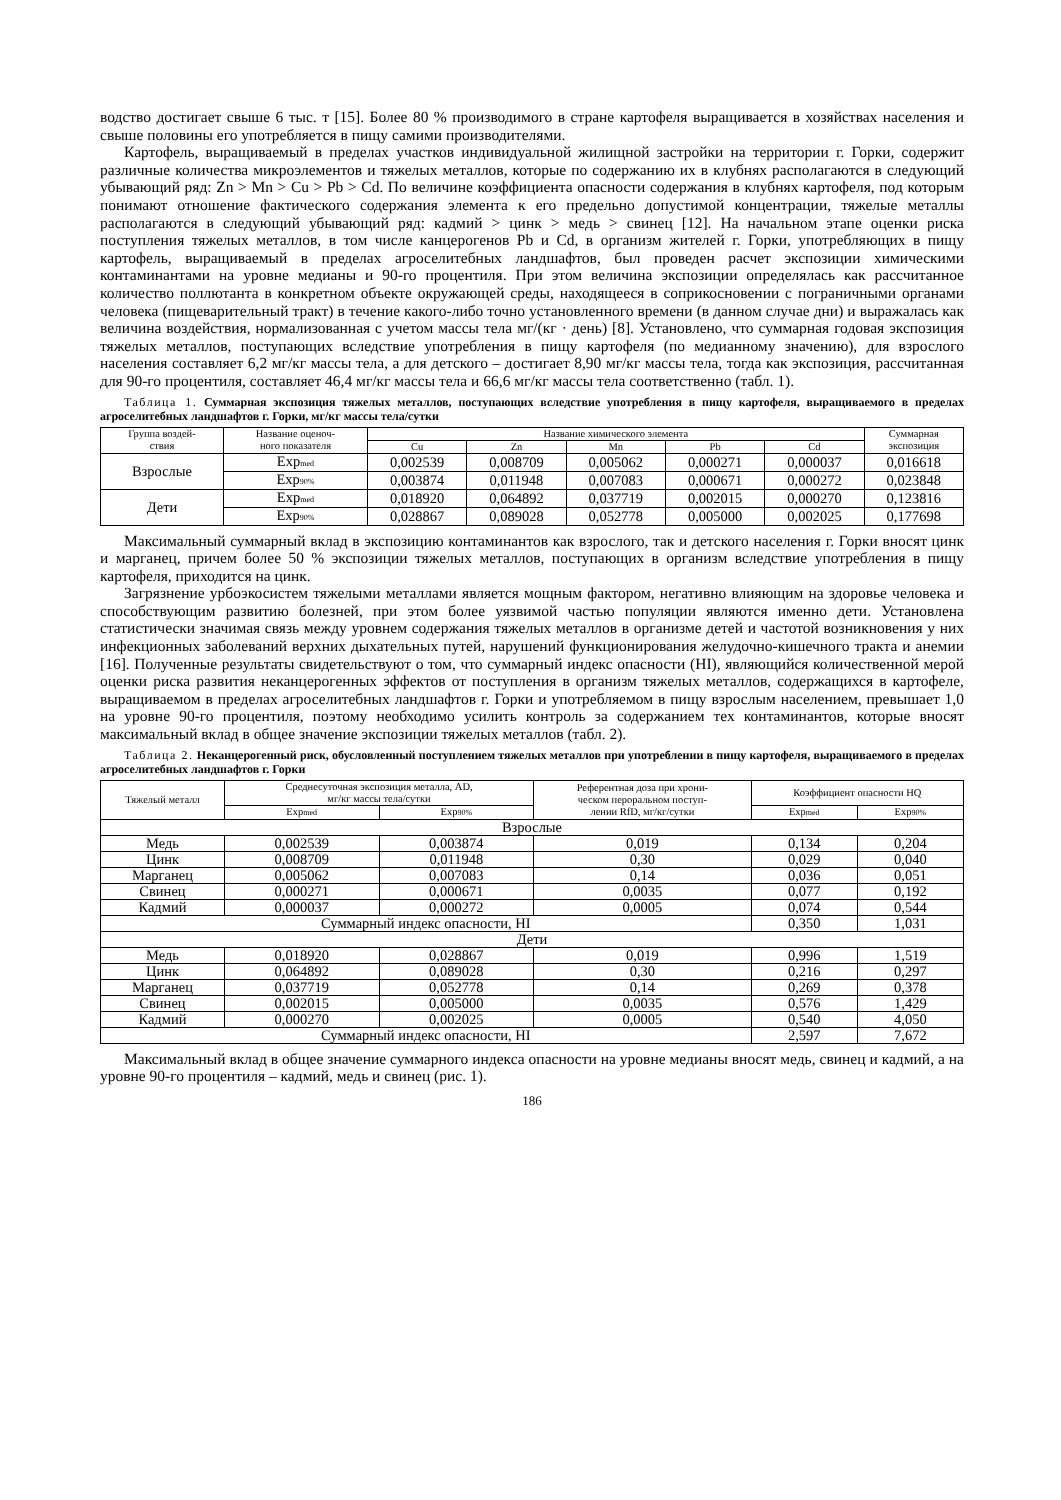водство достигает свыше 6 тыс. т [15]. Более 80 % производимого в стране картофеля выращивается в хозяйствах населения и свыше половины его употребляется в пищу самими производителями.
Картофель, выращиваемый в пределах участков индивидуальной жилищной застройки на территории г. Горки, содержит различные количества микроэлементов и тяжелых металлов, которые по содержанию их в клубнях располагаются в следующий убывающий ряд: Zn > Mn > Cu > Pb > Cd. По величине коэффициента опасности содержания в клубнях картофеля, под которым понимают отношение фактического содержания элемента к его предельно допустимой концентрации, тяжелые металлы располагаются в следующий убывающий ряд: кадмий > цинк > медь > свинец [12]. На начальном этапе оценки риска поступления тяжелых металлов, в том числе канцерогенов Pb и Cd, в организм жителей г. Горки, употребляющих в пищу картофель, выращиваемый в пределах агроселитебных ландшафтов, был проведен расчет экспозиции химическими контаминантами на уровне медианы и 90-го процентиля. При этом величина экспозиции определялась как рассчитанное количество поллютанта в конкретном объекте окружающей среды, находящееся в соприкосновении с пограничными органами человека (пищеварительный тракт) в течение какого-либо точно установленного времени (в данном случае дни) и выражалась как величина воздействия, нормализованная с учетом массы тела мг/(кг · день) [8]. Установлено, что суммарная годовая экспозиция тяжелых металлов, поступающих вследствие употребления в пищу картофеля (по медианному значению), для взрослого населения составляет 6,2 мг/кг массы тела, а для детского – достигает 8,90 мг/кг массы тела, тогда как экспозиция, рассчитанная для 90-го процентиля, составляет 46,4 мг/кг массы тела и 66,6 мг/кг массы тела соответственно (табл. 1).
Таблица 1. Суммарная экспозиция тяжелых металлов, поступающих вследствие употребления в пищу картофеля, выращиваемого в пределах агроселитебных ландшафтов г. Горки, мг/кг массы тела/сутки
| Группа воздей- ствия | Название оценоч- ного показателя | Название химического элемента | | | | | Суммарная экспозиция |
| --- | --- | --- | --- | --- | --- | --- | --- |
| | | Cu | Zn | Mn | Pb | Cd | |
| Взрослые | Exp<sub>med</sub> | 0,002539 | 0,008709 | 0,005062 | 0,000271 | 0,000037 | 0,016618 |
| | Exp<sub>90%</sub> | 0,003874 | 0,011948 | 0,007083 | 0,000671 | 0,000272 | 0,023848 |
| Дети | Exp<sub>med</sub> | 0,018920 | 0,064892 | 0,037719 | 0,002015 | 0,000270 | 0,123816 |
| | Exp<sub>90%</sub> | 0,028867 | 0,089028 | 0,052778 | 0,005000 | 0,002025 | 0,177698 |
Максимальный суммарный вклад в экспозицию контаминантов как взрослого, так и детского населения г. Горки вносят цинк и марганец, причем более 50 % экспозиции тяжелых металлов, поступающих в организм вследствие употребления в пищу картофеля, приходится на цинк.
Загрязнение урбоэкосистем тяжелыми металлами является мощным фактором, негативно влияющим на здоровье человека и способствующим развитию болезней, при этом более уязвимой частью популяции являются именно дети. Установлена статистически значимая связь между уровнем содержания тяжелых металлов в организме детей и частотой возникновения у них инфекционных заболеваний верхних дыхательных путей, нарушений функционирования желудочно-кишечного тракта и анемии [16]. Полученные результаты свидетельствуют о том, что суммарный индекс опасности (HI), являющийся количественной мерой оценки риска развития неканцерогенных эффектов от поступления в организм тяжелых металлов, содержащихся в картофеле, выращиваемом в пределах агроселитебных ландшафтов г. Горки и употребляемом в пищу взрослым населением, превышает 1,0 на уровне 90-го процентиля, поэтому необходимо усилить контроль за содержанием тех контаминантов, которые вносят максимальный вклад в общее значение экспозиции тяжелых металлов (табл. 2).
Таблица 2. Неканцерогенный риск, обусловленный поступлением тяжелых металлов при употреблении в пищу картофеля, выращиваемого в пределах агроселитебных ландшафтов г. Горки
| Тяжелый металл | Среднесуточная экспозиция металла, AD, мг/кг массы тела/сутки | | Референтная доза при хрони- ческом пероральном поступ- лении RfD, мг/кг/сутки | Коэффициент опасности HQ | |
| --- | --- | --- | --- | --- | --- |
| | Exp<sub>med</sub> | Exp<sub>90%</sub> | | Exp<sub>med</sub> | Exp<sub>90%</sub> |
| Взрослые | | | | | |
| Медь | 0,002539 | 0,003874 | 0,019 | 0,134 | 0,204 |
| Цинк | 0,008709 | 0,011948 | 0,30 | 0,029 | 0,040 |
| Марганец | 0,005062 | 0,007083 | 0,14 | 0,036 | 0,051 |
| Свинец | 0,000271 | 0,000671 | 0,0035 | 0,077 | 0,192 |
| Кадмий | 0,000037 | 0,000272 | 0,0005 | 0,074 | 0,544 |
| Суммарный индекс опасности, HI | | | | 0,350 | 1,031 |
| Дети | | | | | |
| Медь | 0,018920 | 0,028867 | 0,019 | 0,996 | 1,519 |
| Цинк | 0,064892 | 0,089028 | 0,30 | 0,216 | 0,297 |
| Марганец | 0,037719 | 0,052778 | 0,14 | 0,269 | 0,378 |
| Свинец | 0,002015 | 0,005000 | 0,0035 | 0,576 | 1,429 |
| Кадмий | 0,000270 | 0,002025 | 0,0005 | 0,540 | 4,050 |
| Суммарный индекс опасности, HI | | | | 2,597 | 7,672 |
Максимальный вклад в общее значение суммарного индекса опасности на уровне медианы вносят медь, свинец и кадмий, а на уровне 90-го процентиля – кадмий, медь и свинец (рис. 1).
186